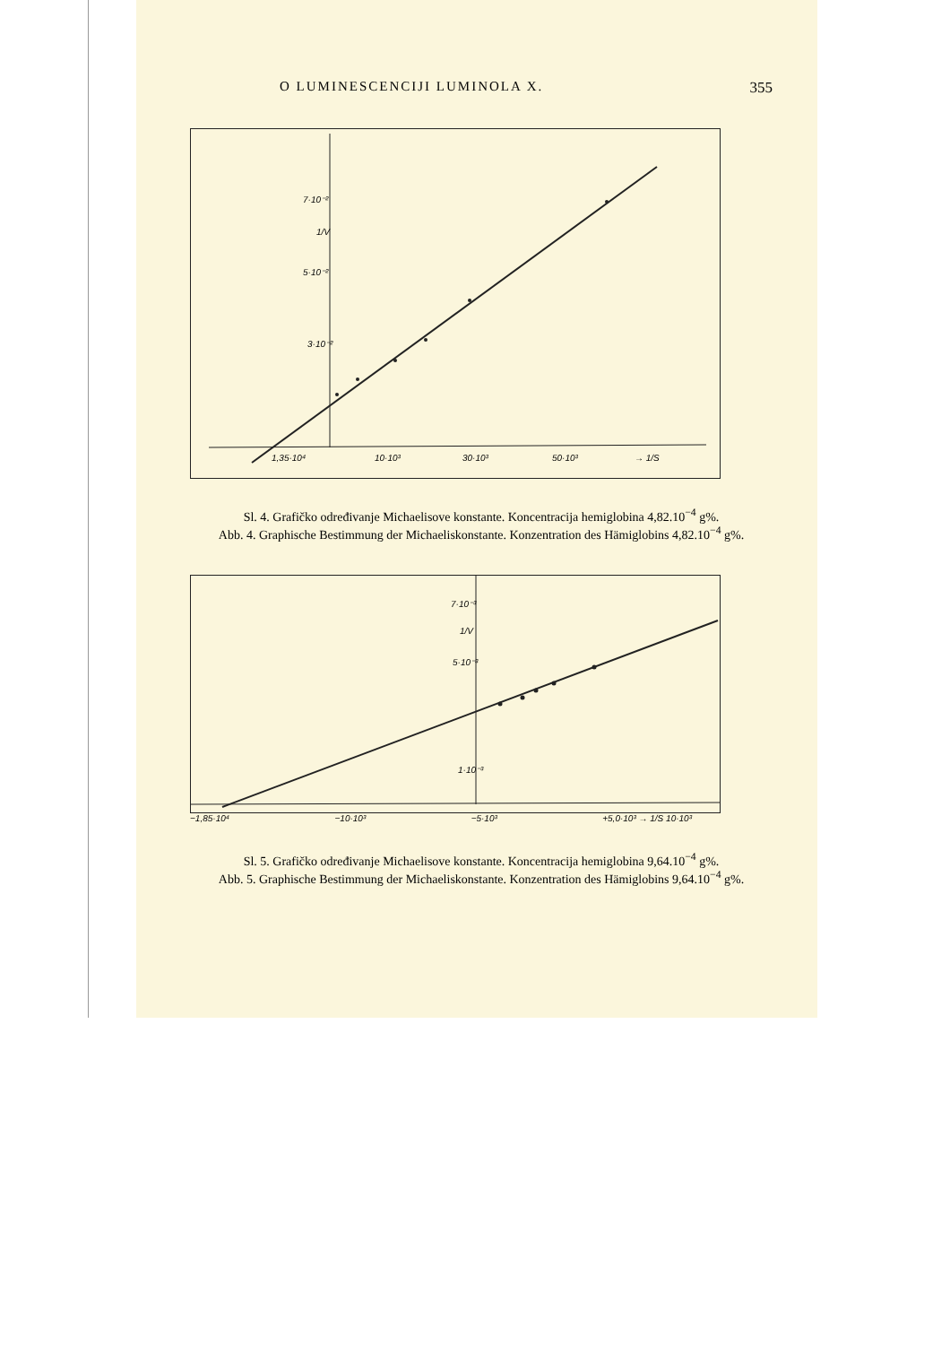O LUMINESCENCIJI LUMINOLA X. 355
7·10⁻²
5·10⁻²
3·10⁻²
1/V
1,35·10⁴
10·10³
30·10³
50·10³
→ 1/S
Sl. 4. Grafičko određivanje Michaelisove konstante. Koncentracija hemiglobina 4,82.10<sup>−4</sup> g%.
Abb. 4. Graphische Bestimmung der Michaeliskonstante. Konzentration des Hämiglobins 4,82.10<sup>−4</sup> g%.
7·10⁻³
5·10⁻³
1·10⁻³
1/V
−1,85·10⁴ −10·10³ −5·10³ +5,0·10³ → 1/S 10·10³
Sl. 5. Grafičko određivanje Michaelisove konstante. Koncentracija hemiglobina 9,64.10<sup>−4</sup> g%.
Abb. 5. Graphische Bestimmung der Michaeliskonstante. Konzentration des Hämiglobins 9,64.10<sup>−4</sup> g%.